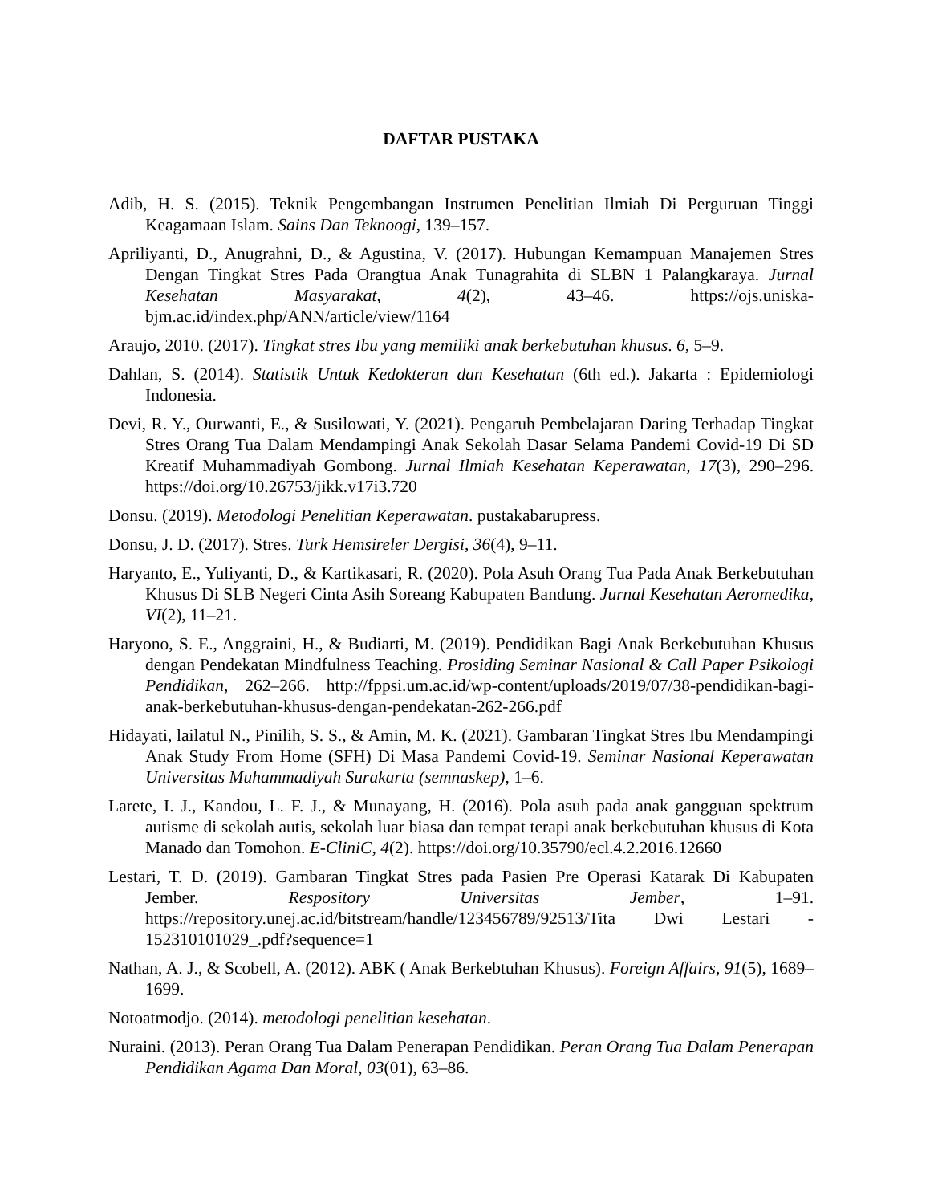DAFTAR PUSTAKA
Adib, H. S. (2015). Teknik Pengembangan Instrumen Penelitian Ilmiah Di Perguruan Tinggi Keagamaan Islam. Sains Dan Teknoogi, 139–157.
Apriliyanti, D., Anugrahni, D., & Agustina, V. (2017). Hubungan Kemampuan Manajemen Stres Dengan Tingkat Stres Pada Orangtua Anak Tunagrahita di SLBN 1 Palangkaraya. Jurnal Kesehatan Masyarakat, 4(2), 43–46. https://ojs.uniska-bjm.ac.id/index.php/ANN/article/view/1164
Araujo, 2010. (2017). Tingkat stres Ibu yang memiliki anak berkebutuhan khusus. 6, 5–9.
Dahlan, S. (2014). Statistik Untuk Kedokteran dan Kesehatan (6th ed.). Jakarta : Epidemiologi Indonesia.
Devi, R. Y., Ourwanti, E., & Susilowati, Y. (2021). Pengaruh Pembelajaran Daring Terhadap Tingkat Stres Orang Tua Dalam Mendampingi Anak Sekolah Dasar Selama Pandemi Covid-19 Di SD Kreatif Muhammadiyah Gombong. Jurnal Ilmiah Kesehatan Keperawatan, 17(3), 290–296. https://doi.org/10.26753/jikk.v17i3.720
Donsu. (2019). Metodologi Penelitian Keperawatan. pustakabarupress.
Donsu, J. D. (2017). Stres. Turk Hemsireler Dergisi, 36(4), 9–11.
Haryanto, E., Yuliyanti, D., & Kartikasari, R. (2020). Pola Asuh Orang Tua Pada Anak Berkebutuhan Khusus Di SLB Negeri Cinta Asih Soreang Kabupaten Bandung. Jurnal Kesehatan Aeromedika, VI(2), 11–21.
Haryono, S. E., Anggraini, H., & Budiarti, M. (2019). Pendidikan Bagi Anak Berkebutuhan Khusus dengan Pendekatan Mindfulness Teaching. Prosiding Seminar Nasional & Call Paper Psikologi Pendidikan, 262–266. http://fppsi.um.ac.id/wp-content/uploads/2019/07/38-pendidikan-bagi-anak-berkebutuhan-khusus-dengan-pendekatan-262-266.pdf
Hidayati, lailatul N., Pinilih, S. S., & Amin, M. K. (2021). Gambaran Tingkat Stres Ibu Mendampingi Anak Study From Home (SFH) Di Masa Pandemi Covid-19. Seminar Nasional Keperawatan Universitas Muhammadiyah Surakarta (semnaskep), 1–6.
Larete, I. J., Kandou, L. F. J., & Munayang, H. (2016). Pola asuh pada anak gangguan spektrum autisme di sekolah autis, sekolah luar biasa dan tempat terapi anak berkebutuhan khusus di Kota Manado dan Tomohon. E-CliniC, 4(2). https://doi.org/10.35790/ecl.4.2.2016.12660
Lestari, T. D. (2019). Gambaran Tingkat Stres pada Pasien Pre Operasi Katarak Di Kabupaten Jember. Respository Universitas Jember, 1–91. https://repository.unej.ac.id/bitstream/handle/123456789/92513/Tita Dwi Lestari - 152310101029_.pdf?sequence=1
Nathan, A. J., & Scobell, A. (2012). ABK ( Anak Berkebtuhan Khusus). Foreign Affairs, 91(5), 1689–1699.
Notoatmodjo. (2014). metodologi penelitian kesehatan.
Nuraini. (2013). Peran Orang Tua Dalam Penerapan Pendidikan. Peran Orang Tua Dalam Penerapan Pendidikan Agama Dan Moral, 03(01), 63–86.